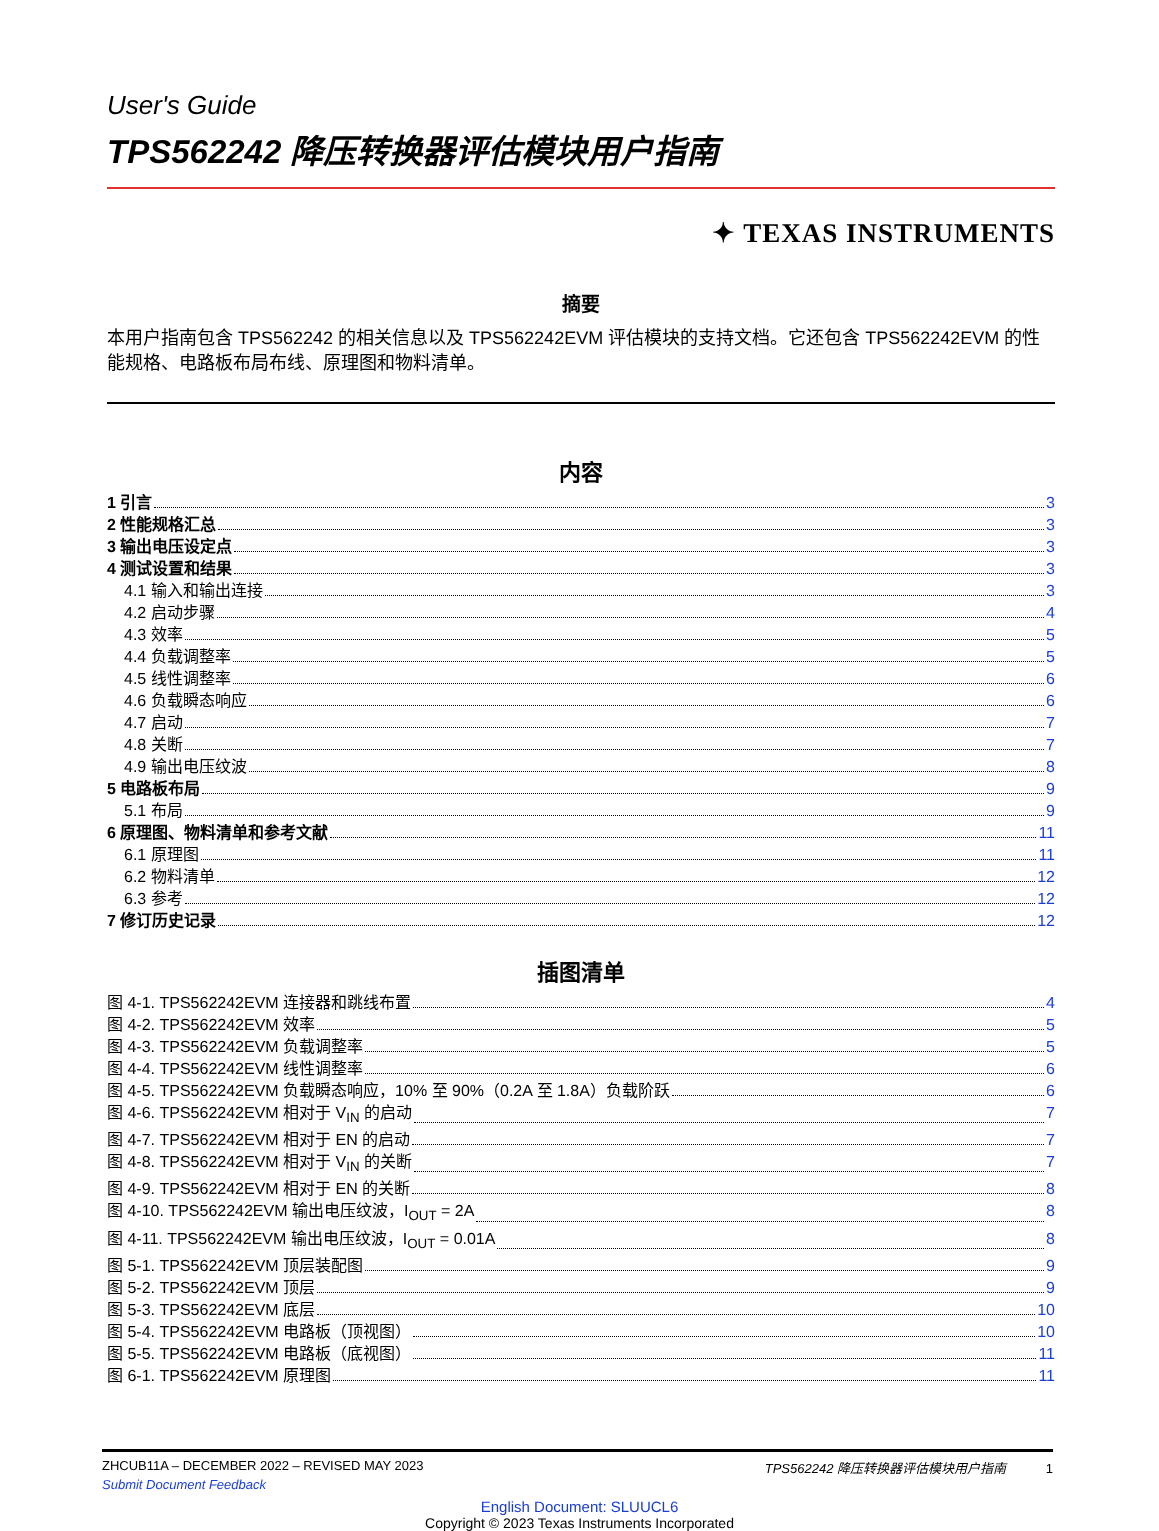User's Guide
TPS562242 降压转换器评估模块用户指南
✦ TEXAS INSTRUMENTS
摘要
本用户指南包含 TPS562242 的相关信息以及 TPS562242EVM 评估模块的支持文档。它还包含 TPS562242EVM 的性能规格、电路板布局布线、原理图和物料清单。
内容
1 引言 3
2 性能规格汇总 3
3 输出电压设定点 3
4 测试设置和结果 3
4.1 输入和输出连接 3
4.2 启动步骤 4
4.3 效率 5
4.4 负载调整率 5
4.5 线性调整率 6
4.6 负载瞬态响应 6
4.7 启动 7
4.8 关断 7
4.9 输出电压纹波 8
5 电路板布局 9
5.1 布局 9
6 原理图、物料清单和参考文献 11
6.1 原理图 11
6.2 物料清单 12
6.3 参考 12
7 修订历史记录 12
插图清单
图 4-1. TPS562242EVM 连接器和跳线布置 4
图 4-2. TPS562242EVM 效率 5
图 4-3. TPS562242EVM 负载调整率 5
图 4-4. TPS562242EVM 线性调整率 6
图 4-5. TPS562242EVM 负载瞬态响应，10% 至 90%（0.2A 至 1.8A）负载阶跃 6
图 4-6. TPS562242EVM 相对于 V<sub>IN</sub> 的启动 7
图 4-7. TPS562242EVM 相对于 EN 的启动 7
图 4-8. TPS562242EVM 相对于 V<sub>IN</sub> 的关断 7
图 4-9. TPS562242EVM 相对于 EN 的关断 8
图 4-10. TPS562242EVM 输出电压纹波，I<sub>OUT</sub> = 2A 8
图 4-11. TPS562242EVM 输出电压纹波，I<sub>OUT</sub> = 0.01A 8
图 5-1. TPS562242EVM 顶层装配图 9
图 5-2. TPS562242EVM 顶层 9
图 5-3. TPS562242EVM 底层 10
图 5-4. TPS562242EVM 电路板（顶视图） 10
图 5-5. TPS562242EVM 电路板（底视图） 11
图 6-1. TPS562242EVM 原理图 11
ZHCUB11A – DECEMBER 2022 – REVISED MAY 2023 TPS562242 降压转换器评估模块用户指南 1
Submit Document Feedback
English Document: SLUUCL6
Copyright © 2023 Texas Instruments Incorporated